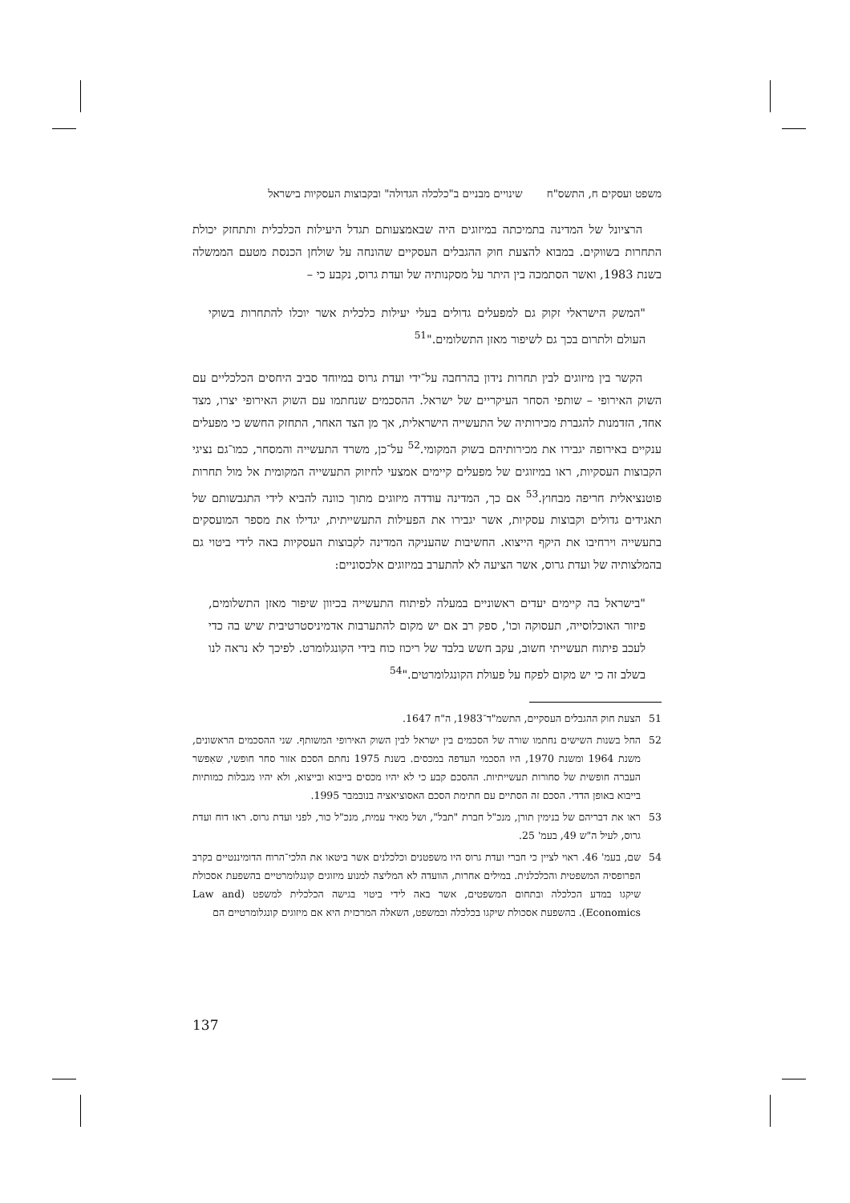משפט ועסקים ח, התשס"ח שינויים מבניים ב"כלכלה הגדולה" ובקבוצות העסקיות בישראל
הרציונל של המדינה בתמיכתה במיזוגים היה שבאמצעותם תגדל היעילות הכלכלית ותתחזק יכולת התחרות בשווקים. במבוא להצעת חוק ההגבלים העסקיים שהונחה על שולחן הכנסת מטעם הממשלה בשנת 1983, ואשר הסתמכה בין היתר על מסקנותיה של ועדת גרוס, נקבע כי –
"המשק הישראלי זקוק גם למפעלים גדולים בעלי יעילות כלכלית אשר יוכלו להתחרות בשוקי העולם ולתרום בכך גם לשיפור מאזן התשלומים."<sup>51</sup>
הקשר בין מיזוגים לבין תחרות נידון בהרחבה על־ידי ועדת גרוס במיוחד סביב היחסים הכלכליים עם השוק האירופי – שותפי הסחר העיקריים של ישראל. ההסכמים שנחתמו עם השוק האירופי יצרו, מצד אחד, הזדמנות להגברת מכירותיה של התעשייה הישראלית, אך מן הצד האחר, התחזק החשש כי מפעלים ענקיים באירופה יגבירו את מכירותיהם בשוק המקומי.<sup>52</sup> על־כן, משרד התעשייה והמסחר, כמו־גם נציגי הקבוצות העסקיות, ראו במיזוגים של מפעלים קיימים אמצעי לחיזוק התעשייה המקומית אל מול תחרות פוטנציאלית חריפה מבחוץ.<sup>53</sup> אם כך, המדינה עודדה מיזוגים מתוך כוונה להביא לידי התגבשותם של תאגידים גדולים וקבוצות עסקיות, אשר יגבירו את הפעילות התעשייתית, יגדילו את מספר המועסקים בתעשייה וירחיבו את היקף הייצוא. החשיבות שהעניקה המדינה לקבוצות העסקיות באה לידי ביטוי גם בהמלצותיה של ועדת גרוס, אשר הציעה לא להתערב במיזוגים אלכסוניים:
"בישראל בה קיימים יעדים ראשוניים במעלה לפיתוח התעשייה בכיוון שיפור מאזן התשלומים, פיזור האוכלוסייה, תעסוקה וכו', ספק רב אם יש מקום להתערבות אדמיניסטרטיבית שיש בה כדי לעכב פיתוח תעשייתי חשוב, עקב חשש בלבד של ריכוז כוח בידי הקונגלומרט. לפיכך לא נראה לנו בשלב זה כי יש מקום לפקח על פעולת הקונגלומרטים."<sup>54</sup>
51 הצעת חוק ההגבלים העסקיים, התשמ"ד־1983, ה"ח 1647.
52 החל בשנות השישים נחתמו שורה של הסכמים בין ישראל לבין השוק האירופי המשותף. שני ההסכמים הראשונים, משנת 1964 ומשנת 1970, היו הסכמי העדפה במכסים. בשנת 1975 נחתם הסכם אזור סחר חופשי, שאִפשר העברה חופשית של סחורות תעשייתיות. ההסכם קבע כי לא יהיו מכסים בייבוא ובייצוא, ולא יהיו מגבלות כמותיות בייבוא באופן הדדי. הסכם זה הסתיים עם חתימת הסכם האסוציאציה בנובמבר 1995.
53 ראו את דבריהם של בנימין תורן, מנכ"ל חברת "תבל", ושל מאיר עמית, מנכ"ל כור, לפני ועדת גרוס. ראו דוח ועדת גרוס, לעיל ה"ש 49, בעמ' 25.
54 שם, בעמ' 46. ראוי לציין כי חברי ועדת גרוס היו משפטנים וכלכלנים אשר ביטאו את הלכי־הרוח הדומיננטיים בקרב הפרופסיה המשפטית והכלכלנית. במילים אחרות, הוועדה לא המליצה למנוע מיזוגים קונגלומרטיים בהשפעת אסכולת שיקגו במדע הכלכלה ובתחום המשפטים, אשר באה לידי ביטוי בגישה הכלכלית למשפט (Law and Economics). בהשפעת אסכולת שיקגו בכלכלה ובמשפט, השאלה המרכזית היא אם מיזוגים קונגלומרטיים הם
137